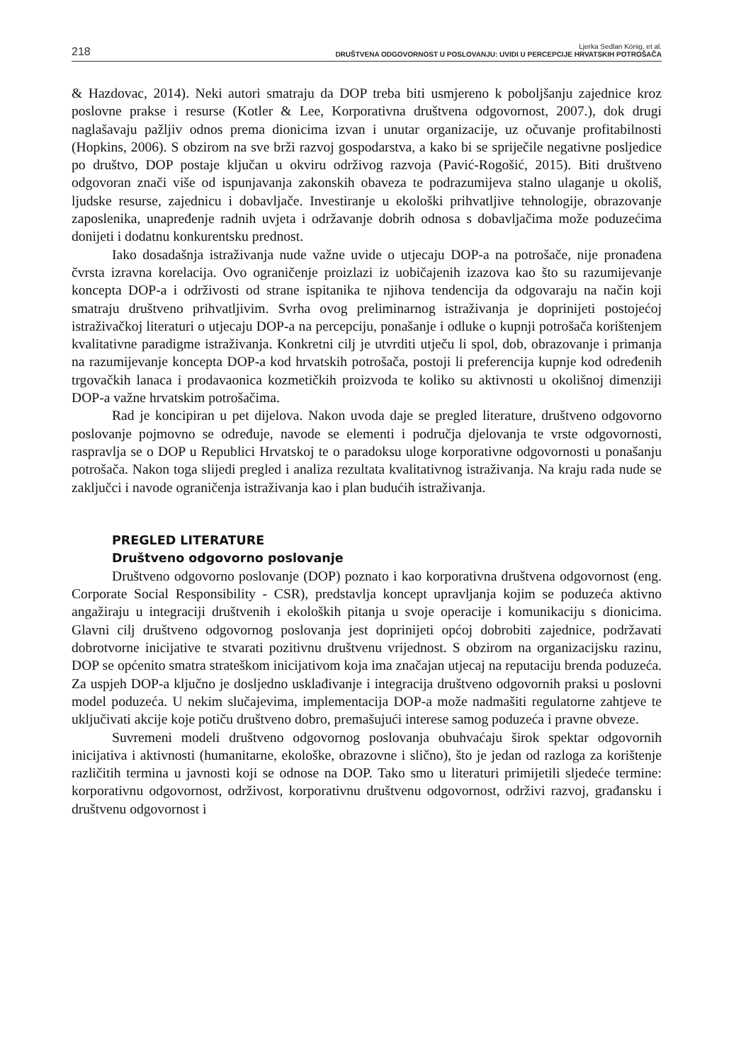218
Ljerka Sedlan König, et al.
DRUŠTVENA ODGOVORNOST U POSLOVANJU: UVIDI U PERCEPCIJE HRVATSKIH POTROŠAČA
& Hazdovac, 2014). Neki autori smatraju da DOP treba biti usmjereno k poboljšanju zajednice kroz poslovne prakse i resurse (Kotler & Lee, Korporativna društvena odgovornost, 2007.), dok drugi naglašavaju pažljiv odnos prema dionicima izvan i unutar organizacije, uz očuvanje profitabilnosti (Hopkins, 2006). S obzirom na sve brži razvoj gospodarstva, a kako bi se spriječile negativne posljedice po društvo, DOP postaje ključan u okviru održivog razvoja (Pavić-Rogošić, 2015). Biti društveno odgovoran znači više od ispunjavanja zakonskih obaveza te podrazumijeva stalno ulaganje u okoliš, ljudske resurse, zajednicu i dobavljače. Investiranje u ekološki prihvatljive tehnologije, obrazovanje zaposlenika, unapređenje radnih uvjeta i održavanje dobrih odnosa s dobavljačima može poduzećima donijeti i dodatnu konkurentsku prednost.
Iako dosadašnja istraživanja nude važne uvide o utjecaju DOP-a na potrošače, nije pronađena čvrsta izravna korelacija. Ovo ograničenje proizlazi iz uobičajenih izazova kao što su razumijevanje koncepta DOP-a i održivosti od strane ispitanika te njihova tendencija da odgovaraju na način koji smatraju društveno prihvatljivim. Svrha ovog preliminarnog istraživanja je doprinijeti postojećoj istraživačkoj literaturi o utjecaju DOP-a na percepciju, ponašanje i odluke o kupnji potrošača korištenjem kvalitativne paradigme istraživanja. Konkretni cilj je utvrditi utječu li spol, dob, obrazovanje i primanja na razumijevanje koncepta DOP-a kod hrvatskih potrošača, postoji li preferencija kupnje kod određenih trgovačkih lanaca i prodavaonica kozmetičkih proizvoda te koliko su aktivnosti u okolišnoj dimenziji DOP-a važne hrvatskim potrošačima.
Rad je koncipiran u pet dijelova. Nakon uvoda daje se pregled literature, društveno odgovorno poslovanje pojmovno se određuje, navode se elementi i područja djelovanja te vrste odgovornosti, raspravlja se o DOP u Republici Hrvatskoj te o paradoksu uloge korporativne odgovornosti u ponašanju potrošača. Nakon toga slijedi pregled i analiza rezultata kvalitativnog istraživanja. Na kraju rada nude se zaključci i navode ograničenja istraživanja kao i plan budućih istraživanja.
PREGLED LITERATURE
Društveno odgovorno poslovanje
Društveno odgovorno poslovanje (DOP) poznato i kao korporativna društvena odgovornost (eng. Corporate Social Responsibility - CSR), predstavlja koncept upravljanja kojim se poduzeća aktivno angažiraju u integraciji društvenih i ekoloških pitanja u svoje operacije i komunikaciju s dionicima. Glavni cilj društveno odgovornog poslovanja jest doprinijeti općoj dobrobiti zajednice, podržavati dobrotvorne inicijative te stvarati pozitivnu društvenu vrijednost. S obzirom na organizacijsku razinu, DOP se općenito smatra strateškom inicijativom koja ima značajan utjecaj na reputaciju brenda poduzeća. Za uspjeh DOP-a ključno je dosljedno usklađivanje i integracija društveno odgovornih praksi u poslovni model poduzeća. U nekim slučajevima, implementacija DOP-a može nadmašiti regulatorne zahtjeve te uključivati akcije koje potiču društveno dobro, premašujući interese samog poduzeća i pravne obveze.
Suvremeni modeli društveno odgovornog poslovanja obuhvaćaju širok spektar odgovornih inicijativa i aktivnosti (humanitarne, ekološke, obrazovne i slično), što je jedan od razloga za korištenje različitih termina u javnosti koji se odnose na DOP. Tako smo u literaturi primijetili sljedeće termine: korporativnu odgovornost, održivost, korporativnu društvenu odgovornost, održivi razvoj, građansku i društvenu odgovornost i